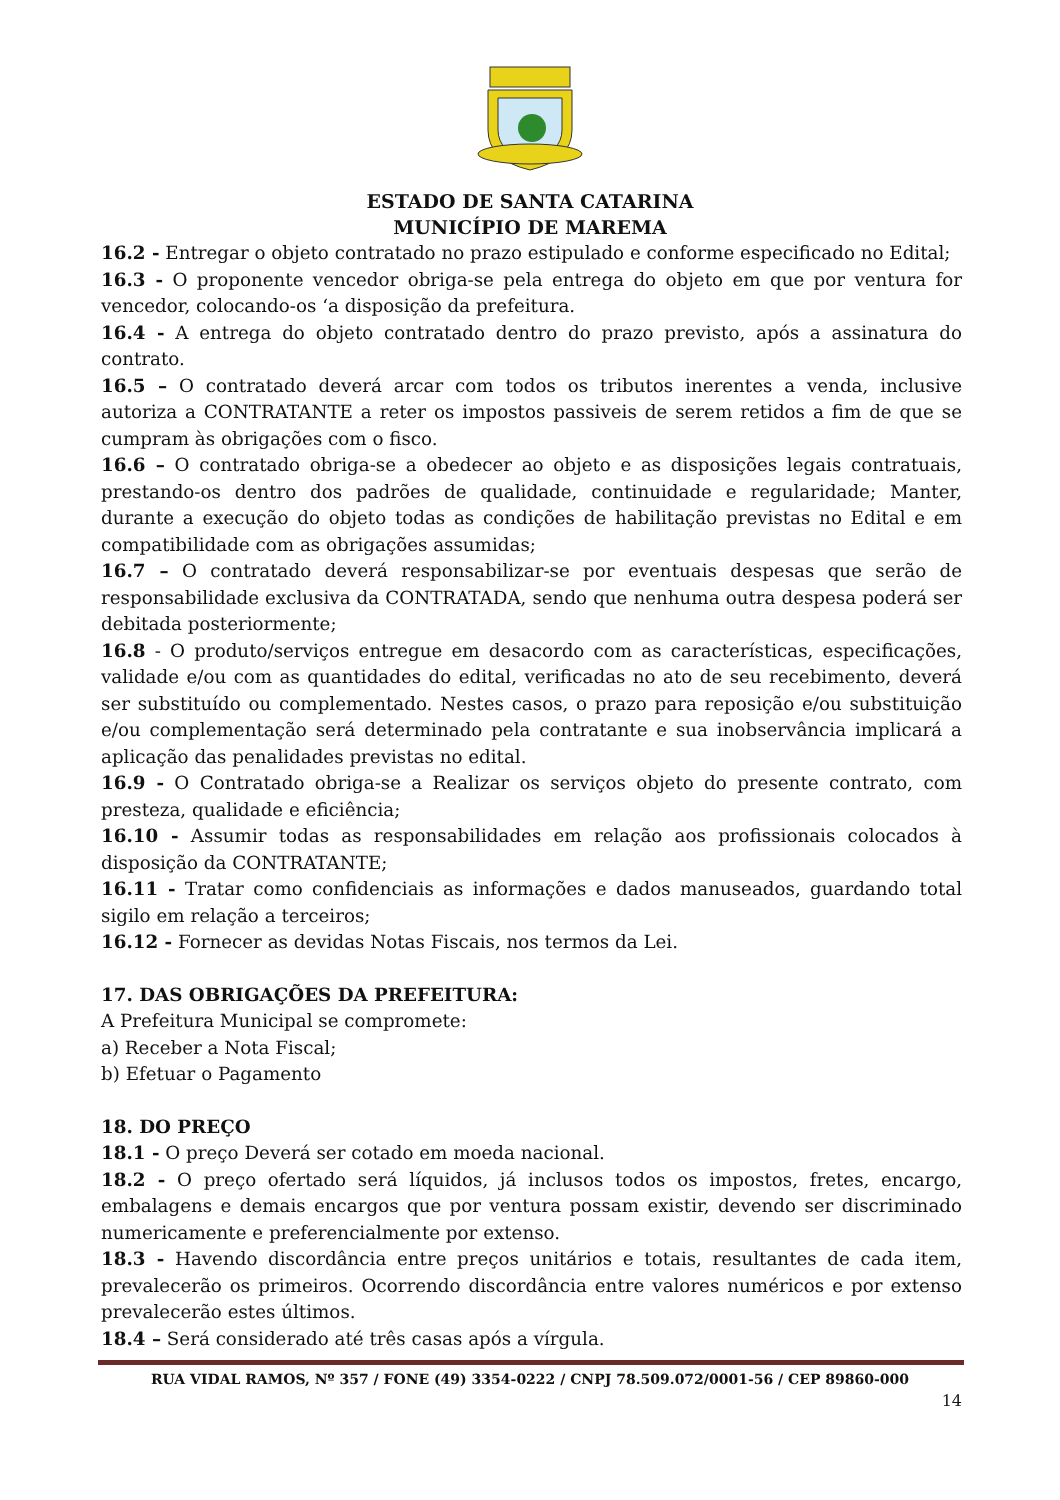ESTADO DE SANTA CATARINA
MUNICÍPIO DE MAREMA
16.2 - Entregar o objeto contratado no prazo estipulado e conforme especificado no Edital;
16.3 - O proponente vencedor obriga-se pela entrega do objeto em que por ventura for vencedor, colocando-os ‘a disposição da prefeitura.
16.4 - A entrega do objeto contratado dentro do prazo previsto, após a assinatura do contrato.
16.5 – O contratado deverá arcar com todos os tributos inerentes a venda, inclusive autoriza a CONTRATANTE a reter os impostos passiveis de serem retidos a fim de que se cumpram às obrigações com o fisco.
16.6 – O contratado obriga-se a obedecer ao objeto e as disposições legais contratuais, prestando-os dentro dos padrões de qualidade, continuidade e regularidade; Manter, durante a execução do objeto todas as condições de habilitação previstas no Edital e em compatibilidade com as obrigações assumidas;
16.7 – O contratado deverá responsabilizar-se por eventuais despesas que serão de responsabilidade exclusiva da CONTRATADA, sendo que nenhuma outra despesa poderá ser debitada posteriormente;
16.8 - O produto/serviços entregue em desacordo com as características, especificações, validade e/ou com as quantidades do edital, verificadas no ato de seu recebimento, deverá ser substituído ou complementado. Nestes casos, o prazo para reposição e/ou substituição e/ou complementação será determinado pela contratante e sua inobservância implicará a aplicação das penalidades previstas no edital.
16.9 - O Contratado obriga-se a Realizar os serviços objeto do presente contrato, com presteza, qualidade e eficiência;
16.10 - Assumir todas as responsabilidades em relação aos profissionais colocados à disposição da CONTRATANTE;
16.11 - Tratar como confidenciais as informações e dados manuseados, guardando total sigilo em relação a terceiros;
16.12 - Fornecer as devidas Notas Fiscais, nos termos da Lei.
17. DAS OBRIGAÇÕES DA PREFEITURA:
A Prefeitura Municipal se compromete:
a) Receber a Nota Fiscal;
b) Efetuar o Pagamento
18. DO PREÇO
18.1 - O preço Deverá ser cotado em moeda nacional.
18.2 - O preço ofertado será líquidos, já inclusos todos os impostos, fretes, encargo, embalagens e demais encargos que por ventura possam existir, devendo ser discriminado numericamente e preferencialmente por extenso.
18.3 - Havendo discordância entre preços unitários e totais, resultantes de cada item, prevalecerão os primeiros. Ocorrendo discordância entre valores numéricos e por extenso prevalecerão estes últimos.
18.4 – Será considerado até três casas após a vírgula.
RUA VIDAL RAMOS, Nº 357 / FONE (49) 3354-0222 / CNPJ 78.509.072/0001-56 / CEP 89860-000
14